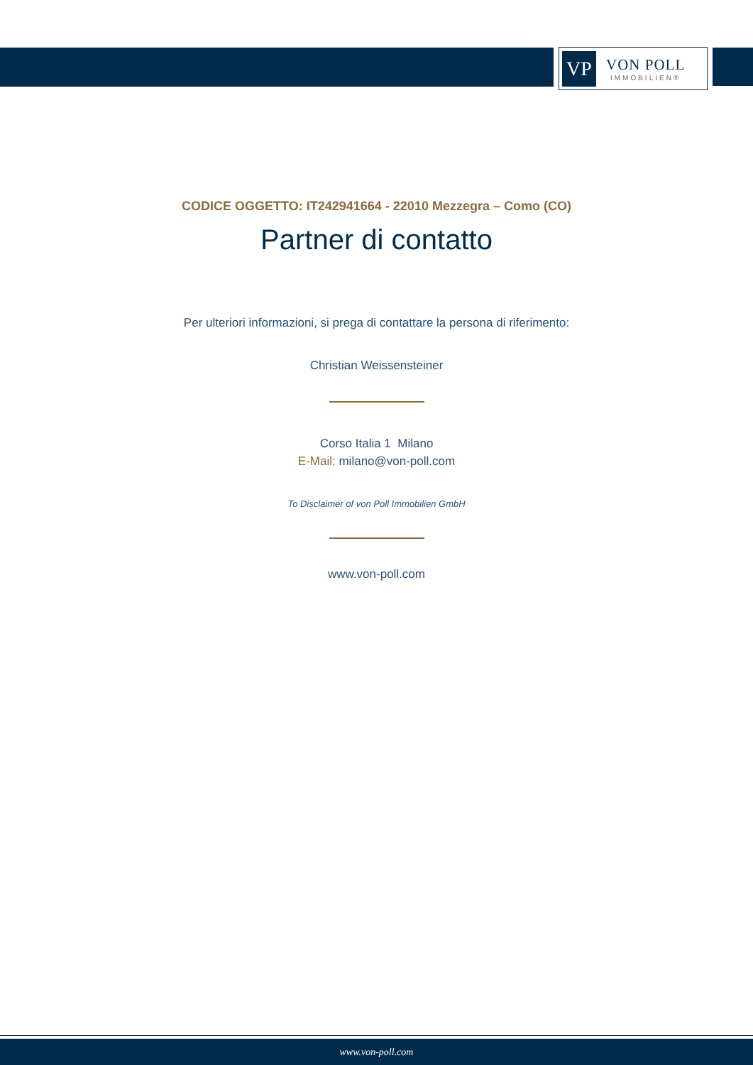VP
VON POLL
IMMOBILIEN®
CODICE OGGETTO: IT242941664 - 22010 Mezzegra – Como (CO)
Partner di contatto
Per ulteriori informazioni, si prega di contattare la persona di riferimento:
Christian Weissensteiner
Corso Italia 1 Milano
E-Mail: milano@von-poll.com
To Disclaimer of von Poll Immobilien GmbH
www.von-poll.com
www.von-poll.com